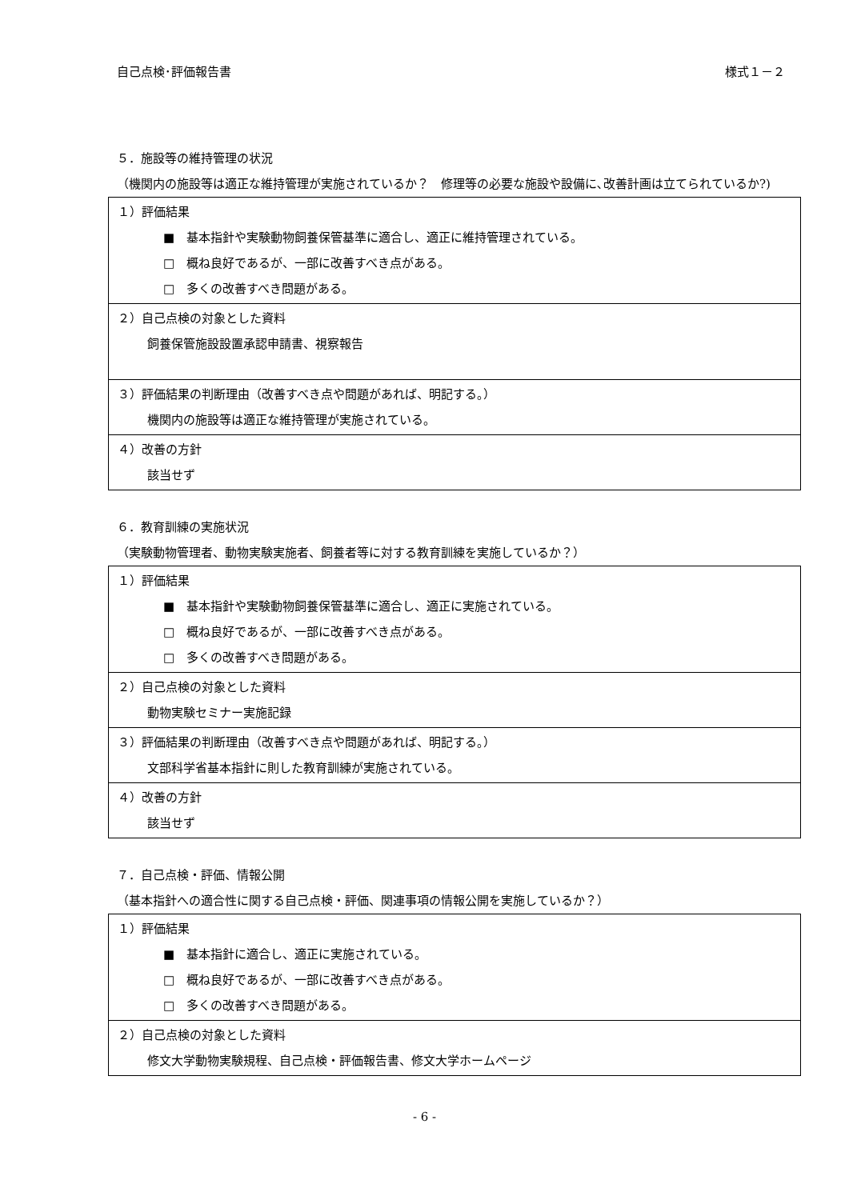自己点検･評価報告書 様式１－２
５．施設等の維持管理の状況
（機関内の施設等は適正な維持管理が実施されているか？　修理等の必要な施設や設備に､改善計画は立てられているか?)
| １）評価結果 ■ 基本指針や実験動物飼養保管基準に適合し、適正に維持管理されている。 □ 概ね良好であるが、一部に改善すべき点がある。 □ 多くの改善すべき問題がある。 |
| ２）自己点検の対象とした資料 飼養保管施設設置承認申請書、視察報告 |
| ３）評価結果の判断理由（改善すべき点や問題があれば、明記する。） 機関内の施設等は適正な維持管理が実施されている。 |
| ４）改善の方針 該当せず |
６．教育訓練の実施状況
（実験動物管理者、動物実験実施者、飼養者等に対する教育訓練を実施しているか？）
| １）評価結果 ■ 基本指針や実験動物飼養保管基準に適合し、適正に実施されている。 □ 概ね良好であるが、一部に改善すべき点がある。 □ 多くの改善すべき問題がある。 |
| ２）自己点検の対象とした資料 動物実験セミナー実施記録 |
| ３）評価結果の判断理由（改善すべき点や問題があれば、明記する。） 文部科学省基本指針に則した教育訓練が実施されている。 |
| ４）改善の方針 該当せず |
７．自己点検・評価、情報公開
（基本指針への適合性に関する自己点検・評価、関連事項の情報公開を実施しているか？）
| １）評価結果 ■ 基本指針に適合し、適正に実施されている。 □ 概ね良好であるが、一部に改善すべき点がある。 □ 多くの改善すべき問題がある。 |
| ２）自己点検の対象とした資料 修文大学動物実験規程、自己点検・評価報告書、修文大学ホームページ |
- 6 -